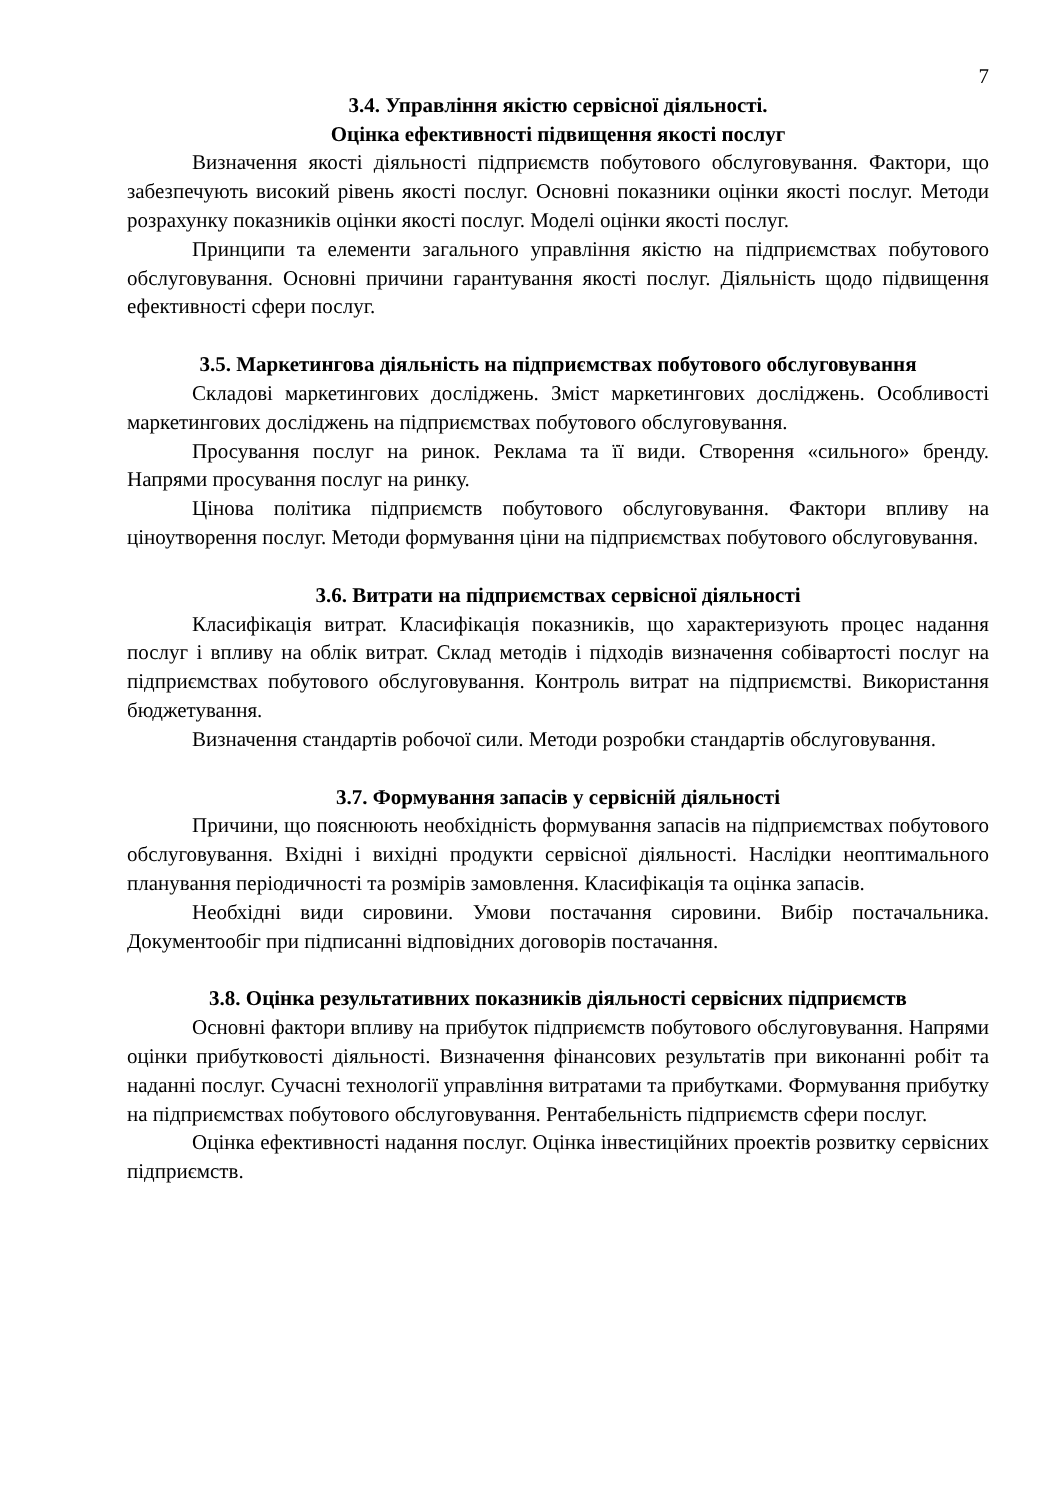7
3.4. Управління якістю сервісної діяльності.
Оцінка ефективності підвищення якості послуг
Визначення якості діяльності підприємств побутового обслуговування. Фактори, що забезпечують високий рівень якості послуг. Основні показники оцінки якості послуг. Методи розрахунку показників оцінки якості послуг. Моделі оцінки якості послуг.
Принципи та елементи загального управління якістю на підприємствах побутового обслуговування. Основні причини гарантування якості послуг. Діяльність щодо підвищення ефективності сфери послуг.
3.5. Маркетингова діяльність на підприємствах побутового обслуговування
Складові маркетингових досліджень. Зміст маркетингових досліджень. Особливості маркетингових досліджень на підприємствах побутового обслуговування.
Просування послуг на ринок. Реклама та її види. Створення «сильного» бренду. Напрями просування послуг на ринку.
Цінова політика підприємств побутового обслуговування. Фактори впливу на ціноутворення послуг. Методи формування ціни на підприємствах побутового обслуговування.
3.6. Витрати на підприємствах сервісної діяльності
Класифікація витрат. Класифікація показників, що характеризують процес надання послуг і впливу на облік витрат. Склад методів і підходів визначення собівартості послуг на підприємствах побутового обслуговування. Контроль витрат на підприємстві. Використання бюджетування.
Визначення стандартів робочої сили. Методи розробки стандартів обслуговування.
3.7. Формування запасів у сервісній діяльності
Причини, що пояснюють необхідність формування запасів на підприємствах побутового обслуговування. Вхідні і вихідні продукти сервісної діяльності. Наслідки неоптимального планування періодичності та розмірів замовлення. Класифікація та оцінка запасів.
Необхідні види сировини. Умови постачання сировини. Вибір постачальника. Документообіг при підписанні відповідних договорів постачання.
3.8. Оцінка результативних показників діяльності сервісних підприємств
Основні фактори впливу на прибуток підприємств побутового обслуговування. Напрями оцінки прибутковості діяльності. Визначення фінансових результатів при виконанні робіт та наданні послуг. Сучасні технології управління витратами та прибутками. Формування прибутку на підприємствах побутового обслуговування. Рентабельність підприємств сфери послуг.
Оцінка ефективності надання послуг. Оцінка інвестиційних проектів розвитку сервісних підприємств.